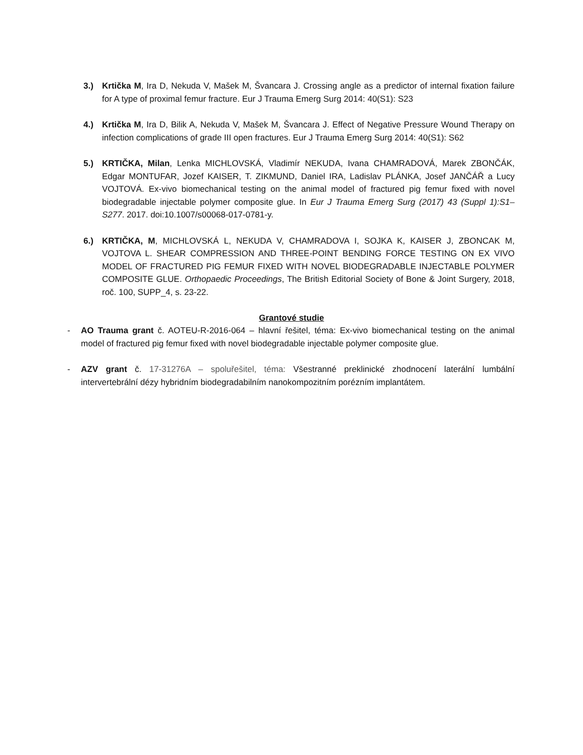3.) Krtička M, Ira D, Nekuda V, Mašek M, Švancara J. Crossing angle as a predictor of internal fixation failure for A type of proximal femur fracture. Eur J Trauma Emerg Surg 2014: 40(S1): S23
4.) Krtička M, Ira D, Bilik A, Nekuda V, Mašek M, Švancara J. Effect of Negative Pressure Wound Therapy on infection complications of grade III open fractures. Eur J Trauma Emerg Surg 2014: 40(S1): S62
5.) KRTIČKA, Milan, Lenka MICHLOVSKÁ, Vladimír NEKUDA, Ivana CHAMRADOVÁ, Marek ZBONČÁK, Edgar MONTUFAR, Jozef KAISER, T. ZIKMUND, Daniel IRA, Ladislav PLÁNKA, Josef JANČÁŘ a Lucy VOJTOVÁ. Ex-vivo biomechanical testing on the animal model of fractured pig femur fixed with novel biodegradable injectable polymer composite glue. In Eur J Trauma Emerg Surg (2017) 43 (Suppl 1):S1–S277. 2017. doi:10.1007/s00068-017-0781-y.
6.) KRTIČKA, M, MICHLOVSKÁ L, NEKUDA V, CHAMRADOVA I, SOJKA K, KAISER J, ZBONCAK M, VOJTOVA L. SHEAR COMPRESSION AND THREE-POINT BENDING FORCE TESTING ON EX VIVO MODEL OF FRACTURED PIG FEMUR FIXED WITH NOVEL BIODEGRADABLE INJECTABLE POLYMER COMPOSITE GLUE. Orthopaedic Proceedings, The British Editorial Society of Bone & Joint Surgery, 2018, roč. 100, SUPP_4, s. 23-22.
Grantové studie
- AO Trauma grant č. AOTEU-R-2016-064 – hlavní řešitel, téma: Ex-vivo biomechanical testing on the animal model of fractured pig femur fixed with novel biodegradable injectable polymer composite glue.
- AZV grant č. 17-31276A – spoluřešitel, téma: Všestranné preklinické zhodnocení laterální lumbální intervertebrální dézy hybridním biodegradabilním nanokompozitním porézním implantátem.